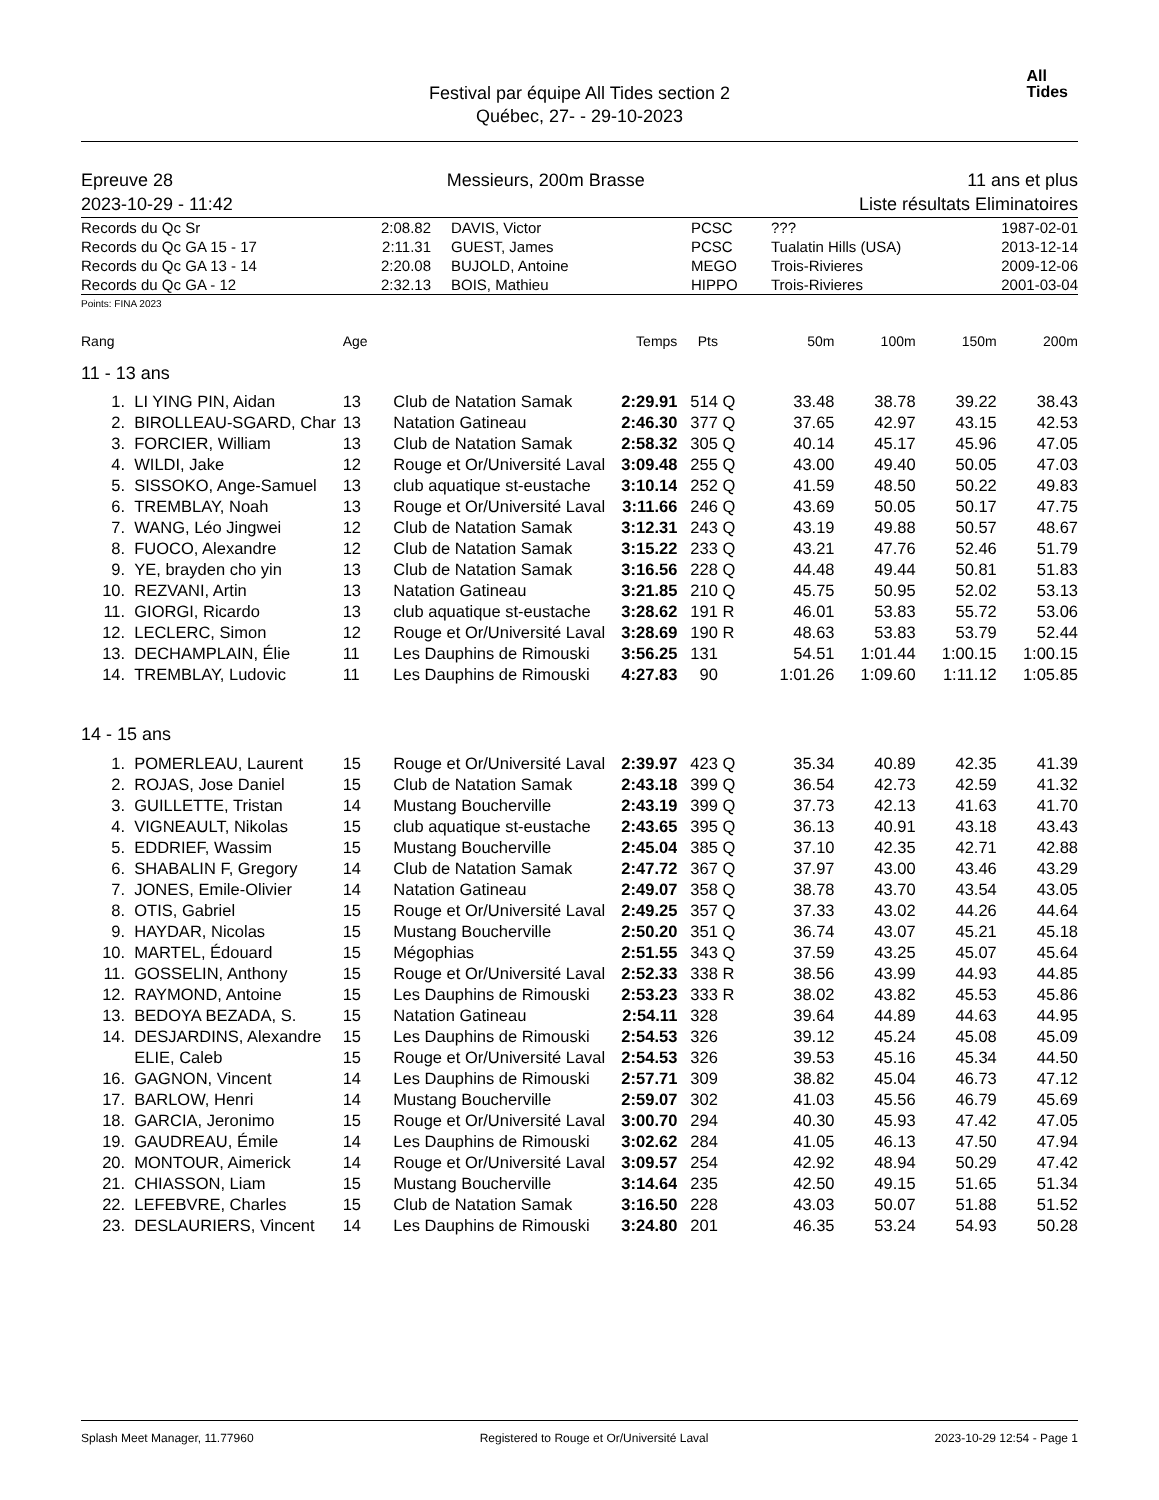Festival par équipe All Tides section 2
Québec, 27- - 29-10-2023
All
Tides
Epreuve 28
2023-10-29 - 11:42 Messieurs, 200m Brasse 11 ans et plus
Liste résultats Eliminatoires
| Records du Qc Sr | 2:08.82 | DAVIS, Victor | PCSC | ??? | 1987-02-01 |
| Records du Qc GA 15 - 17 | 2:11.31 | GUEST, James | PCSC | Tualatin Hills (USA) | 2013-12-14 |
| Records du Qc GA 13 - 14 | 2:20.08 | BUJOLD, Antoine | MEGO | Trois-Rivieres | 2009-12-06 |
| Records du Qc GA - 12 | 2:32.13 | BOIS, Mathieu | HIPPO | Trois-Rivieres | 2001-03-04 |
Points: FINA 2023
| Rang | | Age | | Temps | Pts | | 50m | 100m | 150m | 200m |
| --- | --- | --- | --- | --- | --- | --- | --- | --- | --- | --- |
| 11 - 13 ans | | | | | | | | | | |
| 1. | LI YING PIN, Aidan | 13 | Club de Natation Samak | 2:29.91 | 514 | Q | 33.48 | 38.78 | 39.22 | 38.43 |
| 2. | BIROLLEAU-SGARD, Char | 13 | Natation Gatineau | 2:46.30 | 377 | Q | 37.65 | 42.97 | 43.15 | 42.53 |
| 3. | FORCIER, William | 13 | Club de Natation Samak | 2:58.32 | 305 | Q | 40.14 | 45.17 | 45.96 | 47.05 |
| 4. | WILDI, Jake | 12 | Rouge et Or/Université Laval | 3:09.48 | 255 | Q | 43.00 | 49.40 | 50.05 | 47.03 |
| 5. | SISSOKO, Ange-Samuel | 13 | club aquatique st-eustache | 3:10.14 | 252 | Q | 41.59 | 48.50 | 50.22 | 49.83 |
| 6. | TREMBLAY, Noah | 13 | Rouge et Or/Université Laval | 3:11.66 | 246 | Q | 43.69 | 50.05 | 50.17 | 47.75 |
| 7. | WANG, Léo Jingwei | 12 | Club de Natation Samak | 3:12.31 | 243 | Q | 43.19 | 49.88 | 50.57 | 48.67 |
| 8. | FUOCO, Alexandre | 12 | Club de Natation Samak | 3:15.22 | 233 | Q | 43.21 | 47.76 | 52.46 | 51.79 |
| 9. | YE, brayden cho yin | 13 | Club de Natation Samak | 3:16.56 | 228 | Q | 44.48 | 49.44 | 50.81 | 51.83 |
| 10. | REZVANI, Artin | 13 | Natation Gatineau | 3:21.85 | 210 | Q | 45.75 | 50.95 | 52.02 | 53.13 |
| 11. | GIORGI, Ricardo | 13 | club aquatique st-eustache | 3:28.62 | 191 | R | 46.01 | 53.83 | 55.72 | 53.06 |
| 12. | LECLERC, Simon | 12 | Rouge et Or/Université Laval | 3:28.69 | 190 | R | 48.63 | 53.83 | 53.79 | 52.44 |
| 13. | DECHAMPLAIN, Élie | 11 | Les Dauphins de Rimouski | 3:56.25 | 131 | | 54.51 | 1:01.44 | 1:00.15 | 1:00.15 |
| 14. | TREMBLAY, Ludovic | 11 | Les Dauphins de Rimouski | 4:27.83 | 90 | | 1:01.26 | 1:09.60 | 1:11.12 | 1:05.85 |
| 14 - 15 ans | | | | | | | | | | |
| 1. | POMERLEAU, Laurent | 15 | Rouge et Or/Université Laval | 2:39.97 | 423 | Q | 35.34 | 40.89 | 42.35 | 41.39 |
| 2. | ROJAS, Jose Daniel | 15 | Club de Natation Samak | 2:43.18 | 399 | Q | 36.54 | 42.73 | 42.59 | 41.32 |
| 3. | GUILLETTE, Tristan | 14 | Mustang Boucherville | 2:43.19 | 399 | Q | 37.73 | 42.13 | 41.63 | 41.70 |
| 4. | VIGNEAULT, Nikolas | 15 | club aquatique st-eustache | 2:43.65 | 395 | Q | 36.13 | 40.91 | 43.18 | 43.43 |
| 5. | EDDRIEF, Wassim | 15 | Mustang Boucherville | 2:45.04 | 385 | Q | 37.10 | 42.35 | 42.71 | 42.88 |
| 6. | SHABALIN F, Gregory | 14 | Club de Natation Samak | 2:47.72 | 367 | Q | 37.97 | 43.00 | 43.46 | 43.29 |
| 7. | JONES, Emile-Olivier | 14 | Natation Gatineau | 2:49.07 | 358 | Q | 38.78 | 43.70 | 43.54 | 43.05 |
| 8. | OTIS, Gabriel | 15 | Rouge et Or/Université Laval | 2:49.25 | 357 | Q | 37.33 | 43.02 | 44.26 | 44.64 |
| 9. | HAYDAR, Nicolas | 15 | Mustang Boucherville | 2:50.20 | 351 | Q | 36.74 | 43.07 | 45.21 | 45.18 |
| 10. | MARTEL, Édouard | 15 | Mégophias | 2:51.55 | 343 | Q | 37.59 | 43.25 | 45.07 | 45.64 |
| 11. | GOSSELIN, Anthony | 15 | Rouge et Or/Université Laval | 2:52.33 | 338 | R | 38.56 | 43.99 | 44.93 | 44.85 |
| 12. | RAYMOND, Antoine | 15 | Les Dauphins de Rimouski | 2:53.23 | 333 | R | 38.02 | 43.82 | 45.53 | 45.86 |
| 13. | BEDOYA BEZADA, S. | 15 | Natation Gatineau | 2:54.11 | 328 | | 39.64 | 44.89 | 44.63 | 44.95 |
| 14. | DESJARDINS, Alexandre | 15 | Les Dauphins de Rimouski | 2:54.53 | 326 | | 39.12 | 45.24 | 45.08 | 45.09 |
| | ELIE, Caleb | 15 | Rouge et Or/Université Laval | 2:54.53 | 326 | | 39.53 | 45.16 | 45.34 | 44.50 |
| 16. | GAGNON, Vincent | 14 | Les Dauphins de Rimouski | 2:57.71 | 309 | | 38.82 | 45.04 | 46.73 | 47.12 |
| 17. | BARLOW, Henri | 14 | Mustang Boucherville | 2:59.07 | 302 | | 41.03 | 45.56 | 46.79 | 45.69 |
| 18. | GARCIA, Jeronimo | 15 | Rouge et Or/Université Laval | 3:00.70 | 294 | | 40.30 | 45.93 | 47.42 | 47.05 |
| 19. | GAUDREAU, Émile | 14 | Les Dauphins de Rimouski | 3:02.62 | 284 | | 41.05 | 46.13 | 47.50 | 47.94 |
| 20. | MONTOUR, Aimerick | 14 | Rouge et Or/Université Laval | 3:09.57 | 254 | | 42.92 | 48.94 | 50.29 | 47.42 |
| 21. | CHIASSON, Liam | 15 | Mustang Boucherville | 3:14.64 | 235 | | 42.50 | 49.15 | 51.65 | 51.34 |
| 22. | LEFEBVRE, Charles | 15 | Club de Natation Samak | 3:16.50 | 228 | | 43.03 | 50.07 | 51.88 | 51.52 |
| 23. | DESLAURIERS, Vincent | 14 | Les Dauphins de Rimouski | 3:24.80 | 201 | | 46.35 | 53.24 | 54.93 | 50.28 |
Splash Meet Manager, 11.77960 Registered to Rouge et Or/Université Laval 2023-10-29 12:54 - Page 1